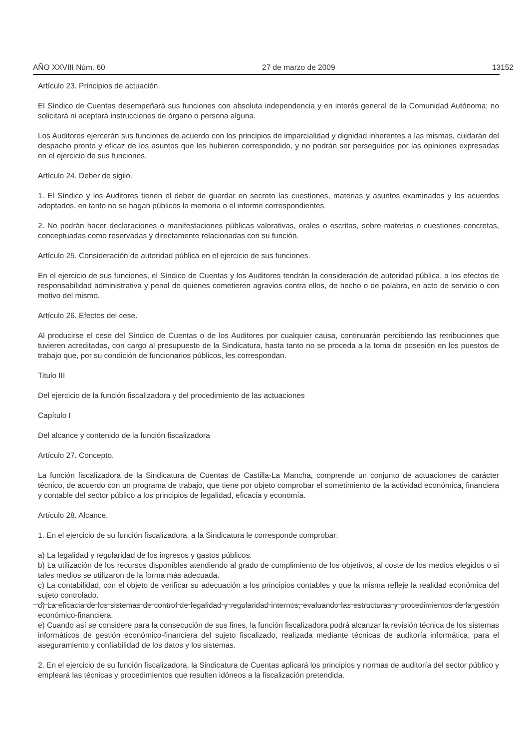AÑO XXVIII Núm. 60 27 de marzo de 2009 13152
Artículo 23. Principios de actuación.
El Síndico de Cuentas desempeñará sus funciones con absoluta independencia y en interés general de la Comunidad Autónoma; no solicitará ni aceptará instrucciones de órgano o persona alguna.
Los Auditores ejercerán sus funciones de acuerdo con los principios de imparcialidad y dignidad inherentes a las mismas, cuidarán del despacho pronto y eficaz de los asuntos que les hubieren correspondido, y no podrán ser perseguidos por las opiniones expresadas en el ejercicio de sus funciones.
Artículo 24. Deber de sigilo.
1. El Síndico y los Auditores tienen el deber de guardar en secreto las cuestiones, materias y asuntos examinados y los acuerdos adoptados, en tanto no se hagan públicos la memoria o el informe correspondientes.
2. No podrán hacer declaraciones o manifestaciones públicas valorativas, orales o escritas, sobre materias o cuestiones concretas, conceptuadas como reservadas y directamente relacionadas con su función.
Artículo 25. Consideración de autoridad pública en el ejercicio de sus funciones.
En el ejercicio de sus funciones, el Síndico de Cuentas y los Auditores tendrán la consideración de autoridad pública, a los efectos de responsabilidad administrativa y penal de quienes cometieren agravios contra ellos, de hecho o de palabra, en acto de servicio o con motivo del mismo.
Artículo 26. Efectos del cese.
Al producirse el cese del Síndico de Cuentas o de los Auditores por cualquier causa, continuarán percibiendo las retribuciones que tuvieren acreditadas, con cargo al presupuesto de la Sindicatura, hasta tanto no se proceda a la toma de posesión en los puestos de trabajo que, por su condición de funcionarios públicos, les correspondan.
Titulo III
Del ejercicio de la función fiscalizadora y del procedimiento de las actuaciones
Capítulo I
Del alcance y contenido de la función fiscalizadora
Artículo 27. Concepto.
La función fiscalizadora de la Sindicatura de Cuentas de Castilla-La Mancha, comprende un conjunto de actuaciones de carácter técnico, de acuerdo con un programa de trabajo, que tiene por objeto comprobar el sometimiento de la actividad económica, financiera y contable del sector público a los principios de legalidad, eficacia y economía.
Artículo 28. Alcance.
1. En el ejercicio de su función fiscalizadora, a la Sindicatura le corresponde comprobar:
a) La legalidad y regularidad de los ingresos y gastos públicos.
b) La utilización de los recursos disponibles atendiendo al grado de cumplimiento de los objetivos, al coste de los medios elegidos o si tales medios se utilizaron de la forma más adecuada.
c) La contabilidad, con el objeto de verificar su adecuación a los principios contables y que la misma refleje la realidad económica del sujeto controlado.
d) La eficacia de los sistemas de control de legalidad y regularidad internos, evaluando las estructuras y procedimientos de la gestión económico-financiera.
e) Cuando así se considere para la consecución de sus fines, la función fiscalizadora podrá alcanzar la revisión técnica de los sistemas informáticos de gestión económico-financiera del sujeto fiscalizado, realizada mediante técnicas de auditoría informática, para el aseguramiento y confiabilidad de los datos y los sistemas.
2. En el ejercicio de su función fiscalizadora, la Sindicatura de Cuentas aplicará los principios y normas de auditoría del sector público y empleará las técnicas y procedimientos que resulten idóneos a la fiscalización pretendida.